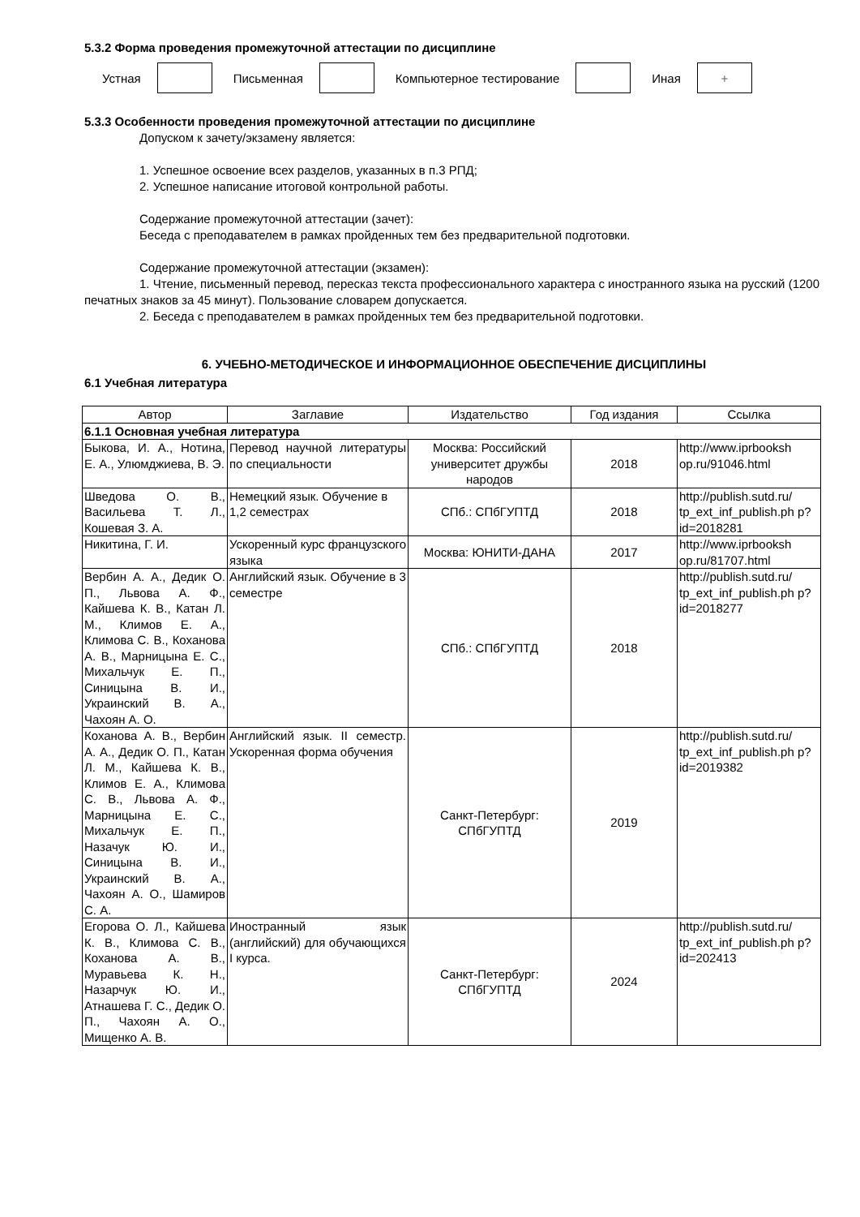5.3.2 Форма проведения промежуточной аттестации по дисциплине
Устная Письменная Компьютерное тестирование Иная
+
5.3.3 Особенности проведения промежуточной аттестации по дисциплине
Допуском к зачету/экзамену является:
1. Успешное освоение всех разделов, указанных в п.3 РПД;
2. Успешное написание итоговой контрольной работы.
Содержание промежуточной аттестации (зачет):
Беседа с преподавателем в рамках пройденных тем без предварительной подготовки.
Содержание промежуточной аттестации (экзамен):
1. Чтение, письменный перевод, пересказ текста профессионального характера с иностранного языка на русский (1200 печатных знаков за 45 минут). Пользование словарем допускается.
2. Беседа с преподавателем в рамках пройденных тем без предварительной подготовки.
6. УЧЕБНО-МЕТОДИЧЕСКОЕ И ИНФОРМАЦИОННОЕ ОБЕСПЕЧЕНИЕ ДИСЦИПЛИНЫ
6.1 Учебная литература
| Автор | Заглавие | Издательство | Год издания | Ссылка |
| --- | --- | --- | --- | --- |
| 6.1.1 Основная учебная литература | | | | |
| Быкова, И. А., Нотина, Е. А., Улюмджиева, В. Э. | Перевод научной литературы по специальности | Москва: Российский университет дружбы народов | 2018 | http://www.iprbooksh op.ru/91046.html |
| Шведова О. В., Васильева Т. Л., Кошевая З. А. | Немецкий язык. Обучение в 1,2 семестрах | СПб.: СПбГУПТД | 2018 | http://publish.sutd.ru/ tp_ext_inf_publish.ph p?id=2018281 |
| Никитина, Г. И. | Ускоренный курс французского языка | Москва: ЮНИТИ-ДАНА | 2017 | http://www.iprbooksh op.ru/81707.html |
| Вербин А. А., Дедик О. П., Львова А. Ф., Кайшева К. В., Катан Л. М., Климов Е. А., Климова С. В., Коханова А. В., Марницына Е. С., Михальчук Е. П., Синицына В. И., Украинский В. А., Чахоян А. О. | Английский язык. Обучение в 3 семестре | СПб.: СПбГУПТД | 2018 | http://publish.sutd.ru/ tp_ext_inf_publish.ph p?id=2018277 |
| Коханова А. В., Вербин А. А., Дедик О. П., Катан Л. М., Кайшева К. В., Климов Е. А., Климова С. В., Львова А. Ф., Марницына Е. С., Михальчук Е. П., Назачук Ю. И., Синицына В. И., Украинский В. А., Чахоян А. О., Шамиров С. А. | Английский язык. II семестр. Ускоренная форма обучения | Санкт-Петербург: СПбГУПТД | 2019 | http://publish.sutd.ru/ tp_ext_inf_publish.ph p?id=2019382 |
| Егорова О. Л., Кайшева К. В., Климова С. В., Коханова А. В., Муравьева К. Н., Назарчук Ю. И., Атнашева Г. С., Дедик О. П., Чахоян А. О., Мищенко А. В. | Иностранный язык (английский) для обучающихся I курса. | Санкт-Петербург: СПбГУПТД | 2024 | http://publish.sutd.ru/ tp_ext_inf_publish.ph p?id=202413 |